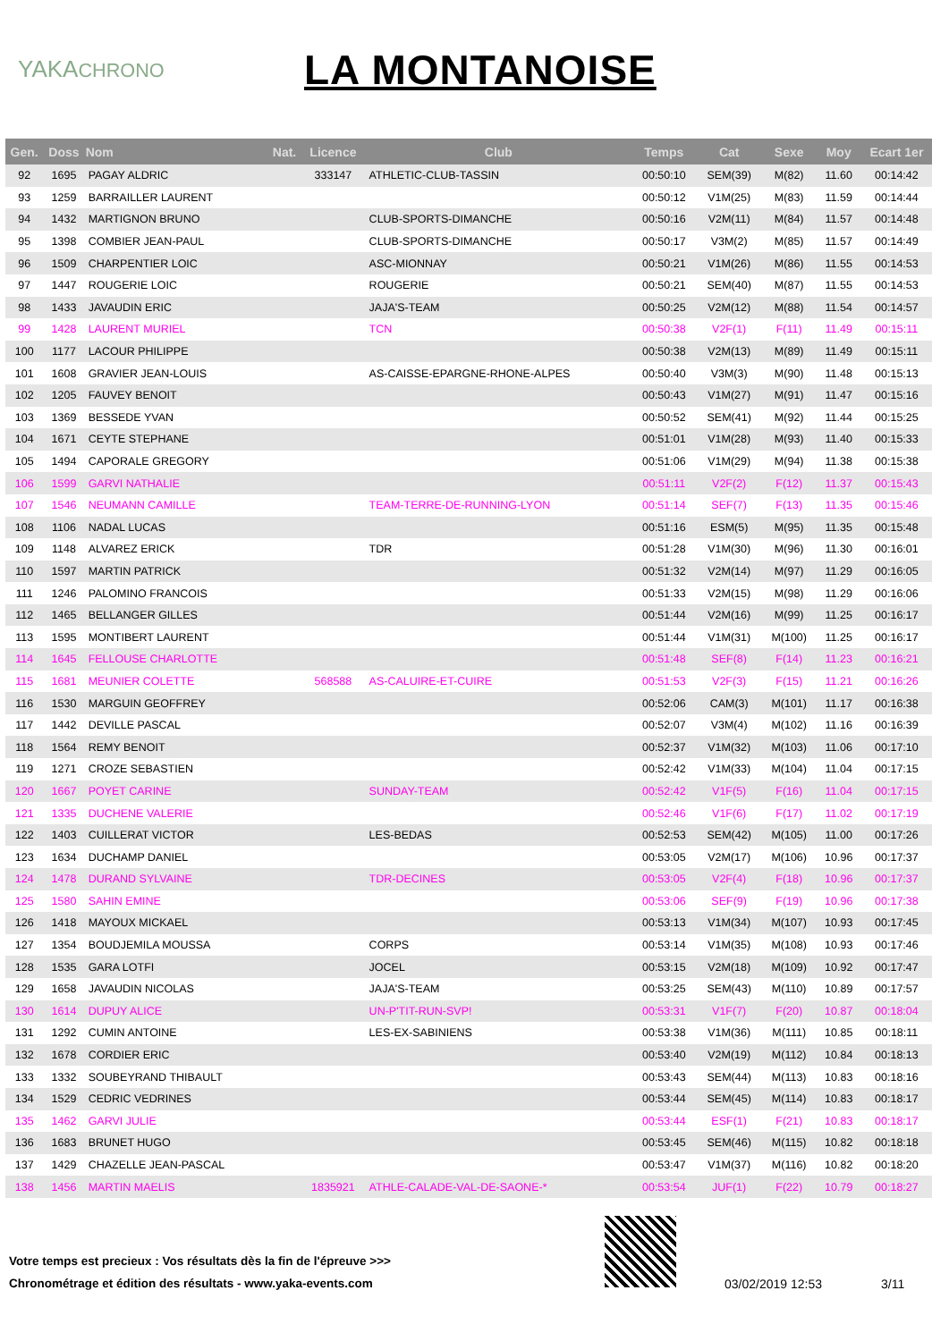YAKACHRONO
LA MONTANOISE
| Gen. | Doss | Nom | Nat. | Licence | Club | Temps | Cat | Sexe | Moy | Ecart 1er |
| --- | --- | --- | --- | --- | --- | --- | --- | --- | --- | --- |
| 92 | 1695 | PAGAY ALDRIC | | 333147 | ATHLETIC-CLUB-TASSIN | 00:50:10 | SEM(39) | M(82) | 11.60 | 00:14:42 |
| 93 | 1259 | BARRAILLER LAURENT | | | | 00:50:12 | V1M(25) | M(83) | 11.59 | 00:14:44 |
| 94 | 1432 | MARTIGNON BRUNO | | | CLUB-SPORTS-DIMANCHE | 00:50:16 | V2M(11) | M(84) | 11.57 | 00:14:48 |
| 95 | 1398 | COMBIER JEAN-PAUL | | | CLUB-SPORTS-DIMANCHE | 00:50:17 | V3M(2) | M(85) | 11.57 | 00:14:49 |
| 96 | 1509 | CHARPENTIER LOIC | | | ASC-MIONNAY | 00:50:21 | V1M(26) | M(86) | 11.55 | 00:14:53 |
| 97 | 1447 | ROUGERIE LOIC | | | ROUGERIE | 00:50:21 | SEM(40) | M(87) | 11.55 | 00:14:53 |
| 98 | 1433 | JAVAUDIN ERIC | | | JAJA'S-TEAM | 00:50:25 | V2M(12) | M(88) | 11.54 | 00:14:57 |
| 99 | 1428 | LAURENT MURIEL | | | TCN | 00:50:38 | V2F(1) | F(11) | 11.49 | 00:15:11 |
| 100 | 1177 | LACOUR PHILIPPE | | | | 00:50:38 | V2M(13) | M(89) | 11.49 | 00:15:11 |
| 101 | 1608 | GRAVIER JEAN-LOUIS | | | AS-CAISSE-EPARGNE-RHONE-ALPES | 00:50:40 | V3M(3) | M(90) | 11.48 | 00:15:13 |
| 102 | 1205 | FAUVEY BENOIT | | | | 00:50:43 | V1M(27) | M(91) | 11.47 | 00:15:16 |
| 103 | 1369 | BESSEDE YVAN | | | | 00:50:52 | SEM(41) | M(92) | 11.44 | 00:15:25 |
| 104 | 1671 | CEYTE STEPHANE | | | | 00:51:01 | V1M(28) | M(93) | 11.40 | 00:15:33 |
| 105 | 1494 | CAPORALE GREGORY | | | | 00:51:06 | V1M(29) | M(94) | 11.38 | 00:15:38 |
| 106 | 1599 | GARVI NATHALIE | | | | 00:51:11 | V2F(2) | F(12) | 11.37 | 00:15:43 |
| 107 | 1546 | NEUMANN CAMILLE | | | TEAM-TERRE-DE-RUNNING-LYON | 00:51:14 | SEF(7) | F(13) | 11.35 | 00:15:46 |
| 108 | 1106 | NADAL LUCAS | | | | 00:51:16 | ESM(5) | M(95) | 11.35 | 00:15:48 |
| 109 | 1148 | ALVAREZ ERICK | | | TDR | 00:51:28 | V1M(30) | M(96) | 11.30 | 00:16:01 |
| 110 | 1597 | MARTIN PATRICK | | | | 00:51:32 | V2M(14) | M(97) | 11.29 | 00:16:05 |
| 111 | 1246 | PALOMINO FRANCOIS | | | | 00:51:33 | V2M(15) | M(98) | 11.29 | 00:16:06 |
| 112 | 1465 | BELLANGER GILLES | | | | 00:51:44 | V2M(16) | M(99) | 11.25 | 00:16:17 |
| 113 | 1595 | MONTIBERT LAURENT | | | | 00:51:44 | V1M(31) | M(100) | 11.25 | 00:16:17 |
| 114 | 1645 | FELLOUSE CHARLOTTE | | | | 00:51:48 | SEF(8) | F(14) | 11.23 | 00:16:21 |
| 115 | 1681 | MEUNIER COLETTE | | 568588 | AS-CALUIRE-ET-CUIRE | 00:51:53 | V2F(3) | F(15) | 11.21 | 00:16:26 |
| 116 | 1530 | MARGUIN GEOFFREY | | | | 00:52:06 | CAM(3) | M(101) | 11.17 | 00:16:38 |
| 117 | 1442 | DEVILLE PASCAL | | | | 00:52:07 | V3M(4) | M(102) | 11.16 | 00:16:39 |
| 118 | 1564 | REMY BENOIT | | | | 00:52:37 | V1M(32) | M(103) | 11.06 | 00:17:10 |
| 119 | 1271 | CROZE SEBASTIEN | | | | 00:52:42 | V1M(33) | M(104) | 11.04 | 00:17:15 |
| 120 | 1667 | POYET CARINE | | | SUNDAY-TEAM | 00:52:42 | V1F(5) | F(16) | 11.04 | 00:17:15 |
| 121 | 1335 | DUCHENE VALERIE | | | | 00:52:46 | V1F(6) | F(17) | 11.02 | 00:17:19 |
| 122 | 1403 | CUILLERAT VICTOR | | | LES-BEDAS | 00:52:53 | SEM(42) | M(105) | 11.00 | 00:17:26 |
| 123 | 1634 | DUCHAMP DANIEL | | | | 00:53:05 | V2M(17) | M(106) | 10.96 | 00:17:37 |
| 124 | 1478 | DURAND SYLVAINE | | | TDR-DECINES | 00:53:05 | V2F(4) | F(18) | 10.96 | 00:17:37 |
| 125 | 1580 | SAHIN EMINE | | | | 00:53:06 | SEF(9) | F(19) | 10.96 | 00:17:38 |
| 126 | 1418 | MAYOUX MICKAEL | | | | 00:53:13 | V1M(34) | M(107) | 10.93 | 00:17:45 |
| 127 | 1354 | BOUDJEMILA MOUSSA | | | CORPS | 00:53:14 | V1M(35) | M(108) | 10.93 | 00:17:46 |
| 128 | 1535 | GARA LOTFI | | | JOCEL | 00:53:15 | V2M(18) | M(109) | 10.92 | 00:17:47 |
| 129 | 1658 | JAVAUDIN NICOLAS | | | JAJA'S-TEAM | 00:53:25 | SEM(43) | M(110) | 10.89 | 00:17:57 |
| 130 | 1614 | DUPUY ALICE | | | UN-P'TIT-RUN-SVP! | 00:53:31 | V1F(7) | F(20) | 10.87 | 00:18:04 |
| 131 | 1292 | CUMIN ANTOINE | | | LES-EX-SABINIENS | 00:53:38 | V1M(36) | M(111) | 10.85 | 00:18:11 |
| 132 | 1678 | CORDIER ERIC | | | | 00:53:40 | V2M(19) | M(112) | 10.84 | 00:18:13 |
| 133 | 1332 | SOUBEYRAND THIBAULT | | | | 00:53:43 | SEM(44) | M(113) | 10.83 | 00:18:16 |
| 134 | 1529 | CEDRIC VEDRINES | | | | 00:53:44 | SEM(45) | M(114) | 10.83 | 00:18:17 |
| 135 | 1462 | GARVI JULIE | | | | 00:53:44 | ESF(1) | F(21) | 10.83 | 00:18:17 |
| 136 | 1683 | BRUNET HUGO | | | | 00:53:45 | SEM(46) | M(115) | 10.82 | 00:18:18 |
| 137 | 1429 | CHAZELLE JEAN-PASCAL | | | | 00:53:47 | V1M(37) | M(116) | 10.82 | 00:18:20 |
| 138 | 1456 | MARTIN MAELIS | | 1835921 | ATHLE-CALADE-VAL-DE-SAONE-* | 00:53:54 | JUF(1) | F(22) | 10.79 | 00:18:27 |
Votre temps est precieux : Vos résultats dès la fin de l'épreuve >>>
Chronométrage et édition des résultats - www.yaka-events.com
03/02/2019 12:53 3/11